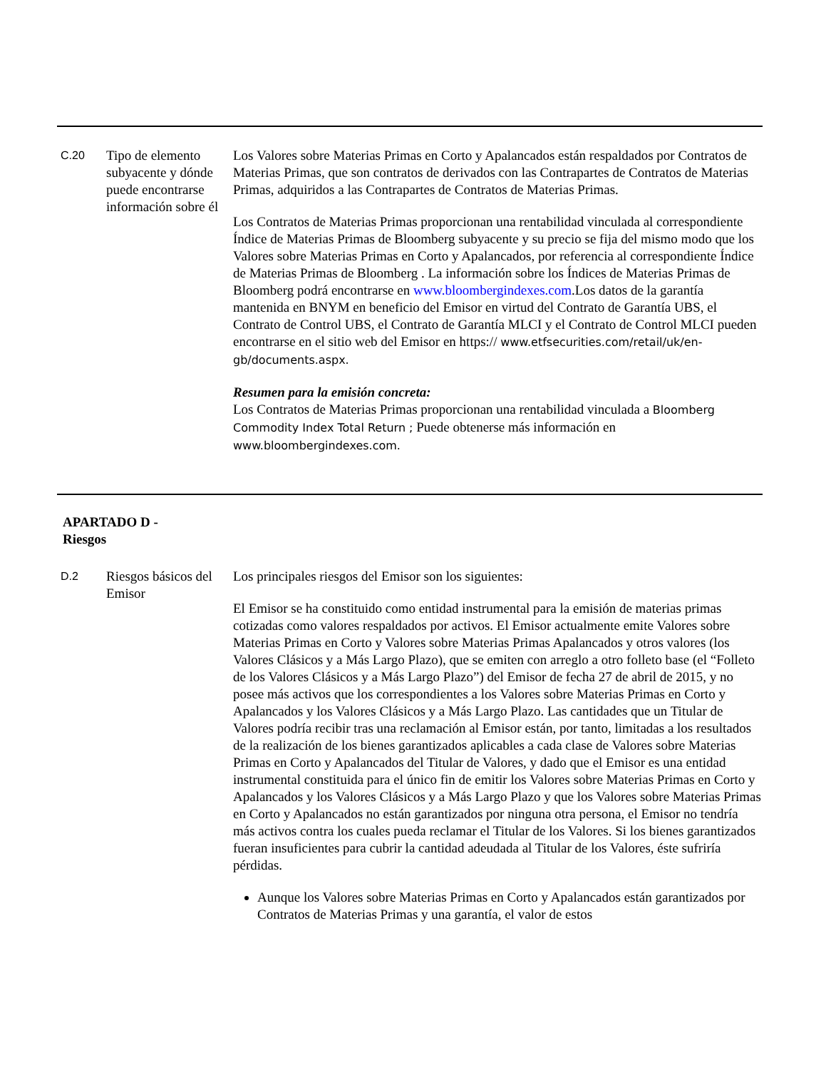| C.20 | Tipo de elemento subyacente y dónde puede encontrarse información sobre él | Los Valores sobre Materias Primas en Corto y Apalancados están respaldados por Contratos de Materias Primas, que son contratos de derivados con las Contrapartes de Contratos de Materias Primas, adquiridos a las Contrapartes de Contratos de Materias Primas. Los Contratos de Materias Primas proporcionan una rentabilidad vinculada al correspondiente Índice de Materias Primas de Bloomberg subyacente y su precio se fija del mismo modo que los Valores sobre Materias Primas en Corto y Apalancados, por referencia al correspondiente Índice de Materias Primas de Bloomberg . La información sobre los Índices de Materias Primas de Bloomberg podrá encontrarse en www.bloombergindexes.com .Los datos de la garantía mantenida en BNYM en beneficio del Emisor en virtud del Contrato de Garantía UBS, el Contrato de Control UBS, el Contrato de Garantía MLCI y el Contrato de Control MLCI pueden encontrarse en el sitio web del Emisor en https:// www.etfsecurities.com/retail/uk/en-gb/documents.aspx. Resumen para la emisión concreta: Los Contratos de Materias Primas proporcionan una rentabilidad vinculada a Bloomberg Commodity Index Total Return ; Puede obtenerse más información en www.bloombergindexes.com. |
APARTADO D -
Riesgos
| D.2 | Riesgos básicos del Emisor | Los principales riesgos del Emisor son los siguientes: El Emisor se ha constituido como entidad instrumental para la emisión de materias primas cotizadas como valores respaldados por activos. El Emisor actualmente emite Valores sobre Materias Primas en Corto y Valores sobre Materias Primas Apalancados y otros valores (los Valores Clásicos y a Más Largo Plazo), que se emiten con arreglo a otro folleto base (el “Folleto de los Valores Clásicos y a Más Largo Plazo”) del Emisor de fecha 27 de abril de 2015, y no posee más activos que los correspondientes a los Valores sobre Materias Primas en Corto y Apalancados y los Valores Clásicos y a Más Largo Plazo. Las cantidades que un Titular de Valores podría recibir tras una reclamación al Emisor están, por tanto, limitadas a los resultados de la realización de los bienes garantizados aplicables a cada clase de Valores sobre Materias Primas en Corto y Apalancados del Titular de Valores, y dado que el Emisor es una entidad instrumental constituida para el único fin de emitir los Valores sobre Materias Primas en Corto y Apalancados y los Valores Clásicos y a Más Largo Plazo y que los Valores sobre Materias Primas en Corto y Apalancados no están garantizados por ninguna otra persona, el Emisor no tendría más activos contra los cuales pueda reclamar el Titular de los Valores. Si los bienes garantizados fueran insuficientes para cubrir la cantidad adeudada al Titular de los Valores, éste sufriría pérdidas. Aunque los Valores sobre Materias Primas en Corto y Apalancados están garantizados por Contratos de Materias Primas y una garantía, el valor de estos |